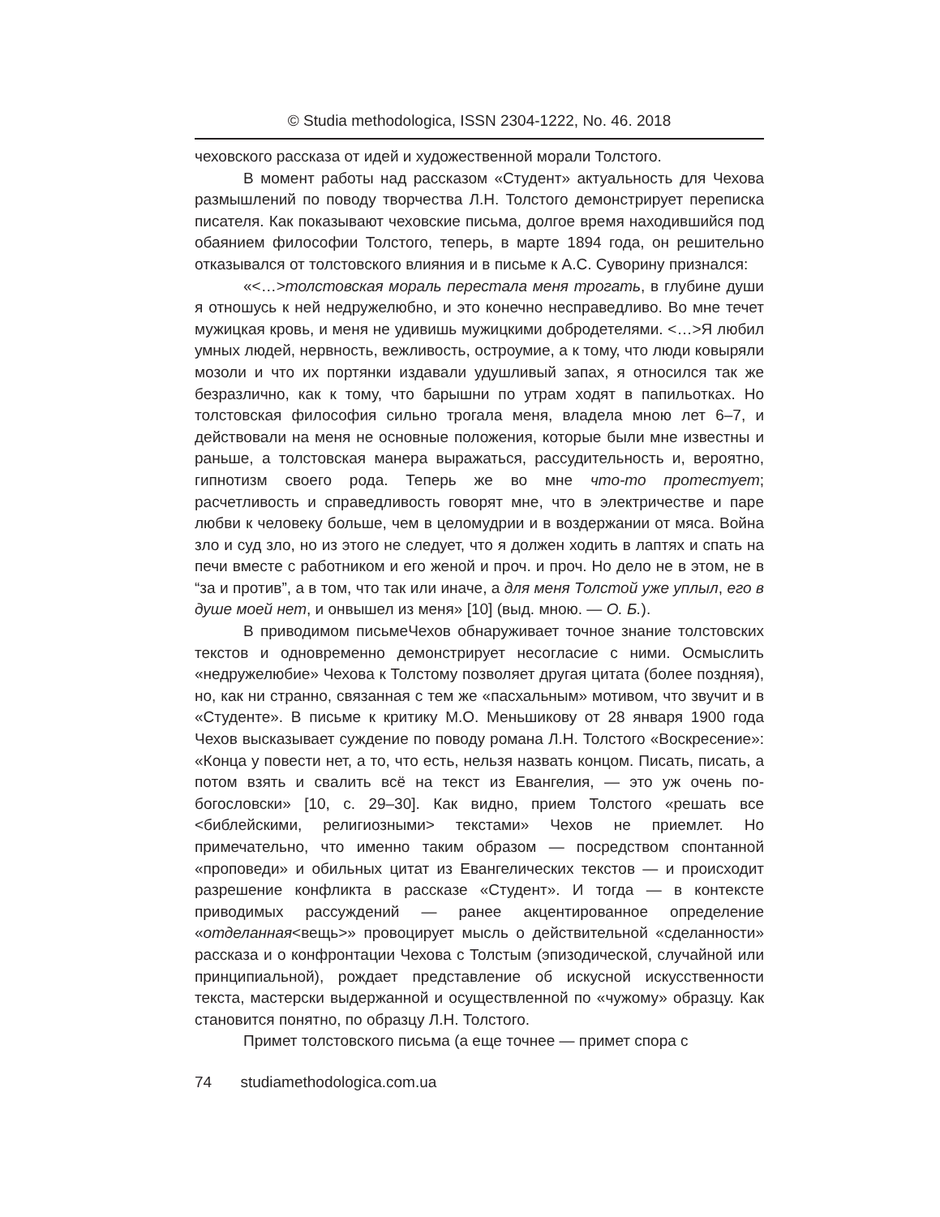© Studia methodologica, ISSN 2304-1222, No. 46. 2018
чеховского рассказа от идей и художественной морали Толстого.
В момент работы над рассказом «Студент» актуальность для Чехова размышлений по поводу творчества Л.Н. Толстого демонстрирует переписка писателя. Как показывают чеховские письма, долгое время находившийся под обаянием философии Толстого, теперь, в марте 1894 года, он решительно отказывался от толстовского влияния и в письме к А.С. Суворину признался:
«<…>толстовская мораль перестала меня трогать, в глубине души я отношусь к ней недружелюбно, и это конечно несправедливо. Во мне течет мужицкая кровь, и меня не удивишь мужицкими добродетелями. <…>Я любил умных людей, нервность, вежливость, остроумие, а к тому, что люди ковыряли мозоли и что их портянки издавали удушливый запах, я относился так же безразлично, как к тому, что барышни по утрам ходят в папильотках. Но толстовская философия сильно трогала меня, владела мною лет 6–7, и действовали на меня не основные положения, которые были мне известны и раньше, а толстовская манера выражаться, рассудительность и, вероятно, гипнотизм своего рода. Теперь же во мне что-то протестует; расчетливость и справедливость говорят мне, что в электричестве и паре любви к человеку больше, чем в целомудрии и в воздержании от мяса. Война зло и суд зло, но из этого не следует, что я должен ходить в лаптях и спать на печи вместе с работником и его женой и проч. и проч. Но дело не в этом, не в “за и против”, а в том, что так или иначе, а для меня Толстой уже уплыл, его в душе моей нет, и онвышел из меня» [10] (выд. мною. — О. Б.).
В приводимом письмеЧехов обнаруживает точное знание толстовских текстов и одновременно демонстрирует несогласие с ними. Осмыслить «недружелюбие» Чехова к Толстому позволяет другая цитата (более поздняя), но, как ни странно, связанная с тем же «пасхальным» мотивом, что звучит и в «Студенте». В письме к критику М.О. Меньшикову от 28 января 1900 года Чехов высказывает суждение по поводу романа Л.Н. Толстого «Воскресение»: «Конца у повести нет, а то, что есть, нельзя назвать концом. Писать, писать, а потом взять и свалить всё на текст из Евангелия, — это уж очень по-богословски» [10, с. 29–30]. Как видно, прием Толстого «решать все <библейскими, религиозными> текстами» Чехов не приемлет. Но примечательно, что именно таким образом — посредством спонтанной «проповеди» и обильных цитат из Евангелических текстов — и происходит разрешение конфликта в рассказе «Студент». И тогда — в контексте приводимых рассуждений — ранее акцентированное определение «отделанная<вещь>» провоцирует мысль о действительной «сделанности» рассказа и о конфронтации Чехова с Толстым (эпизодической, случайной или принципиальной), рождает представление об искусной искусственности текста, мастерски выдержанной и осуществленной по «чужому» образцу. Как становится понятно, по образцу Л.Н. Толстого.
Примет толстовского письма (а еще точнее — примет спора с
74 studiamethodologica.com.ua